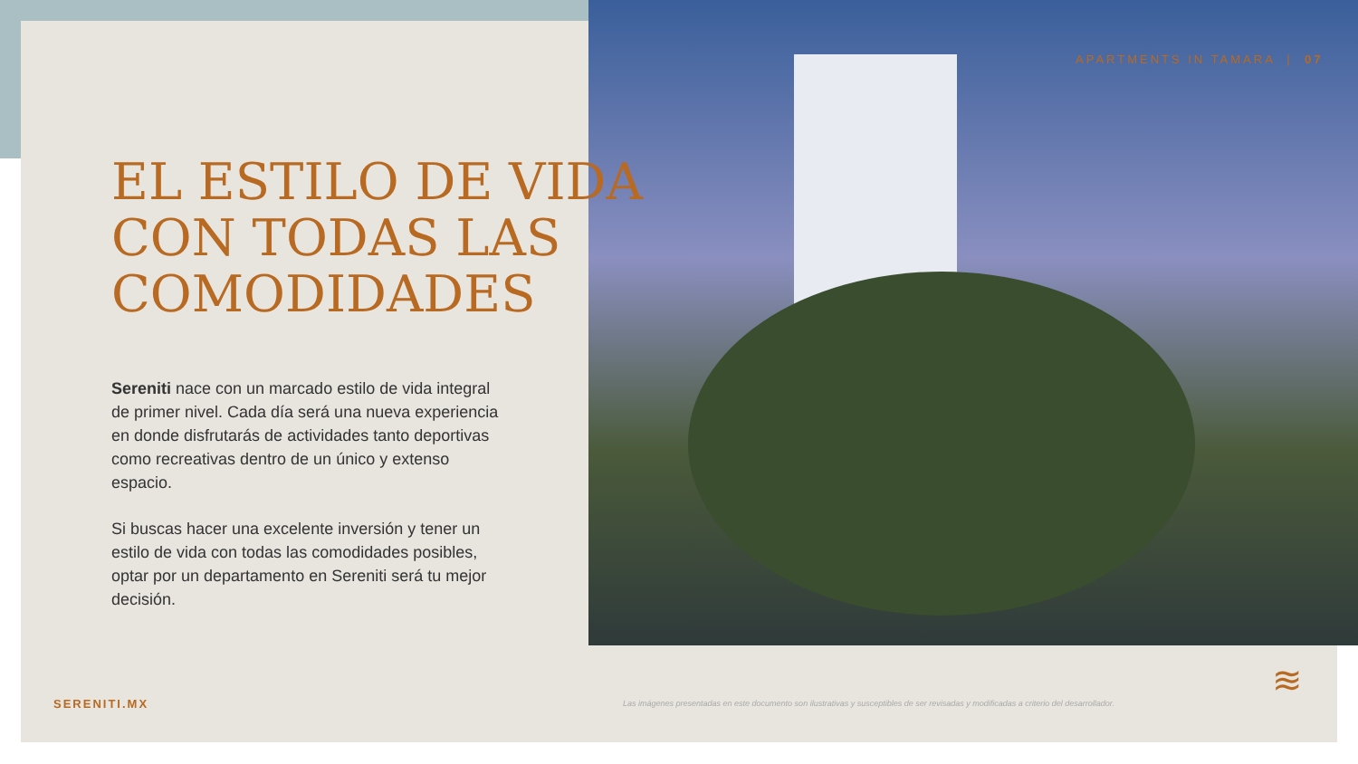APARTMENTS IN TAMARA | 07
EL ESTILO DE VIDA CON TODAS LAS COMODIDADES
Sereniti nace con un marcado estilo de vida integral de primer nivel. Cada día será una nueva experiencia en donde disfrutarás de actividades tanto deportivas como recreativas dentro de un único y extenso espacio.
Si buscas hacer una excelente inversión y tener un estilo de vida con todas las comodidades posibles, optar por un departamento en Sereniti será tu mejor decisión.
SERENITI.MX
Las imágenes presentadas en este documento son ilustrativas y susceptibles de ser revisadas y modificadas a criterio del desarrollador.
≋